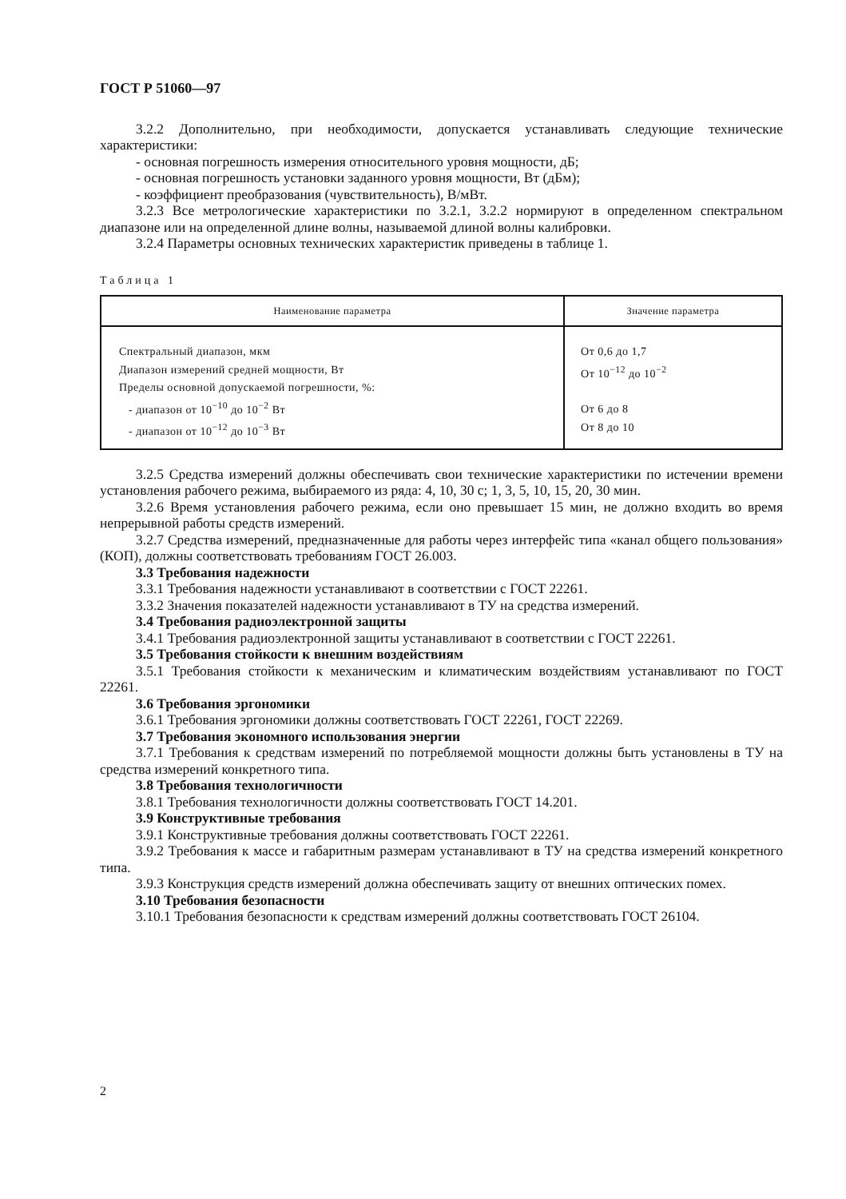ГОСТ Р 51060—97
3.2.2 Дополнительно, при необходимости, допускается устанавливать следующие техничес­кие характеристики:
- основная погрешность измерения относительного уровня мощности, дБ;
- основная погрешность установки заданного уровня мощности, Вт (дБм);
- коэффициент преобразования (чувствительность), В/мВт.
3.2.3 Все метрологические характеристики по 3.2.1, 3.2.2 нормируют в определенном спек­тральном диапазоне или на определенной длине волны, называемой длиной волны калибровки.
3.2.4 Параметры основных технических характеристик приведены в таблице 1.
Таблица 1
| Наименование параметра | Значение параметра |
| --- | --- |
| Спектральный диапазон, мкм Диапазон измерений средней мощности, Вт Пределы основной допускаемой погрешности, %: - диапазон от 10<sup>−10</sup> до 10<sup>−2</sup> Вт - диапазон от 10<sup>−12</sup> до 10<sup>−3</sup> Вт | От 0,6 до 1,7 От 10<sup>−12</sup> до 10<sup>−2</sup> От 6 до 8 От 8 до 10 |
3.2.5 Средства измерений должны обеспечивать свои технические характеристики по истече­нии времени установления рабочего режима, выбираемого из ряда: 4, 10, 30 с; 1, 3, 5, 10, 15, 20, 30 мин.
3.2.6 Время установления рабочего режима, если оно превышает 15 мин, не должно входить во время непрерывной работы средств измерений.
3.2.7 Средства измерений, предназначенные для работы через интерфейс типа «канал общего пользования» (КОП), должны соответствовать требованиям ГОСТ 26.003.
3.3 Требования надежности
3.3.1 Требования надежности устанавливают в соответствии с ГОСТ 22261.
3.3.2 Значения показателей надежности устанавливают в ТУ на средства измерений.
3.4 Требования радиоэлектронной защиты
3.4.1 Требования радиоэлектронной защиты устанавливают в соответствии с ГОСТ 22261.
3.5 Требования стойкости к внешним воздействиям
3.5.1 Требования стойкости к механическим и климатическим воздействиям устанавливают по ГОСТ 22261.
3.6 Требования эргономики
3.6.1 Требования эргономики должны соответствовать ГОСТ 22261, ГОСТ 22269.
3.7 Требования экономного использования энергии
3.7.1 Требования к средствам измерений по потребляемой мощности должны быть установ­лены в ТУ на средства измерений конкретного типа.
3.8 Требования технологичности
3.8.1 Требования технологичности должны соответствовать ГОСТ 14.201.
3.9 Конструктивные требования
3.9.1 Конструктивные требования должны соответствовать ГОСТ 22261.
3.9.2 Требования к массе и габаритным размерам устанавливают в ТУ на средства измерений конкретного типа.
3.9.3 Конструкция средств измерений должна обеспечивать защиту от внешних оптических помех.
3.10 Требования безопасности
3.10.1 Требования безопасности к средствам измерений должны соответствовать ГОСТ 26104.
2